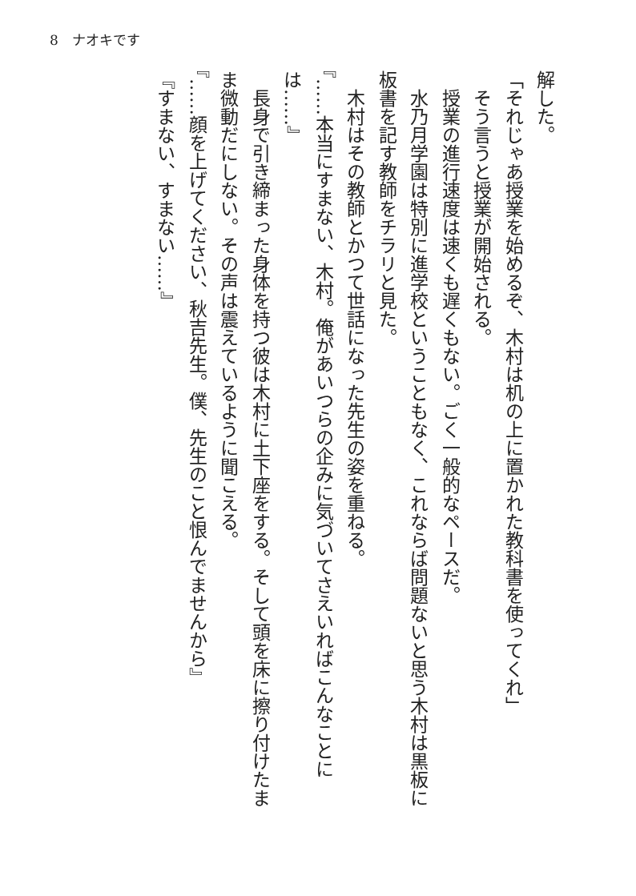8　ナオキです
解した。
「それじゃあ授業を始めるぞ、木村は机の上に置かれた教科書を使ってくれ」
　そう言うと授業が開始される。
　授業の進行速度は速くも遅くもない。ごく一般的なペースだ。
　水乃月学園は特別に進学校ということもなく、これならば問題ないと思う木村は黒板に板書を記す教師をチラリと見た。
　木村はその教師とかつて世話になった先生の姿を重ねる。
『……本当にすまない、木村。俺があいつらの企みに気づいてさえいればこんなことには……』
　長身で引き締まった身体を持つ彼は木村に土下座をする。そして頭を床に擦り付けたまま微動だにしない。その声は震えているように聞こえる。
『……顔を上げてください、秋吉先生。僕、先生のこと恨んでませんから』
『すまない、すまない……』